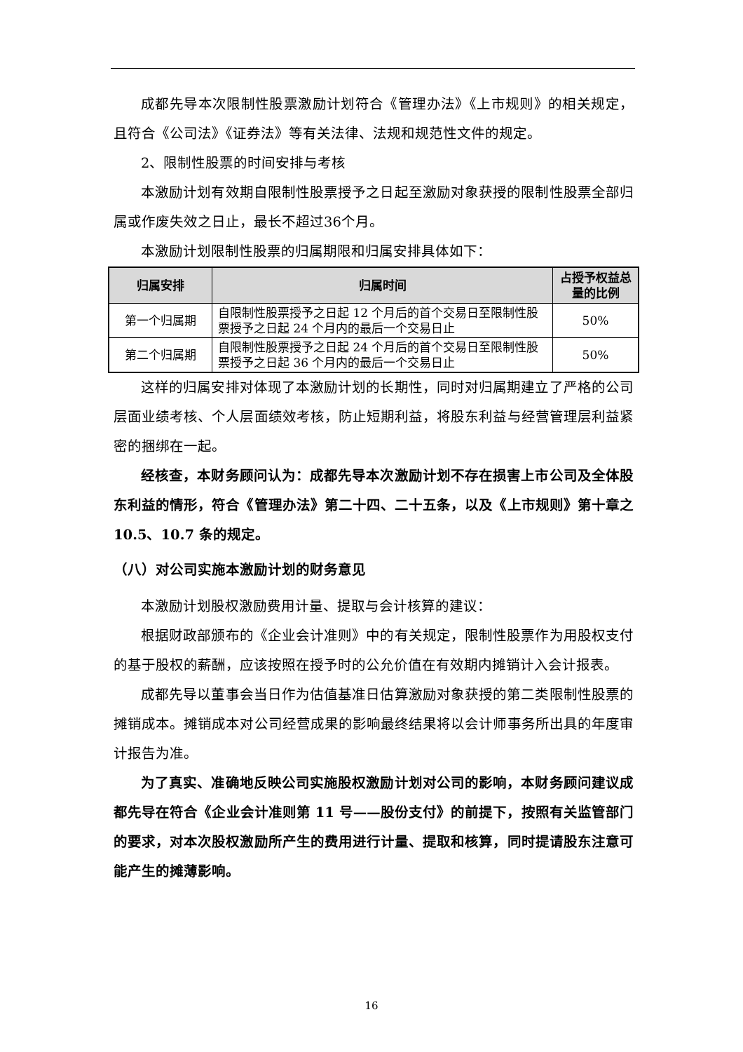成都先导本次限制性股票激励计划符合《管理办法》《上市规则》的相关规定，且符合《公司法》《证券法》等有关法律、法规和规范性文件的规定。
2、限制性股票的时间安排与考核
本激励计划有效期自限制性股票授予之日起至激励对象获授的限制性股票全部归属或作废失效之日止，最长不超过36个月。
本激励计划限制性股票的归属期限和归属安排具体如下：
| 归属安排 | 归属时间 | 占授予权益总量的比例 |
| --- | --- | --- |
| 第一个归属期 | 自限制性股票授予之日起 12 个月后的首个交易日至限制性股票授予之日起 24 个月内的最后一个交易日止 | 50% |
| 第二个归属期 | 自限制性股票授予之日起 24 个月后的首个交易日至限制性股票授予之日起 36 个月内的最后一个交易日止 | 50% |
这样的归属安排对体现了本激励计划的长期性，同时对归属期建立了严格的公司层面业绩考核、个人层面绩效考核，防止短期利益，将股东利益与经营管理层利益紧密的捆绑在一起。
经核查，本财务顾问认为：成都先导本次激励计划不存在损害上市公司及全体股东利益的情形，符合《管理办法》第二十四、二十五条，以及《上市规则》第十章之 10.5、10.7 条的规定。
（八）对公司实施本激励计划的财务意见
本激励计划股权激励费用计量、提取与会计核算的建议：
根据财政部颁布的《企业会计准则》中的有关规定，限制性股票作为用股权支付的基于股权的薪酬，应该按照在授予时的公允价值在有效期内摊销计入会计报表。
成都先导以董事会当日作为估值基准日估算激励对象获授的第二类限制性股票的摊销成本。摊销成本对公司经营成果的影响最终结果将以会计师事务所出具的年度审计报告为准。
为了真实、准确地反映公司实施股权激励计划对公司的影响，本财务顾问建议成都先导在符合《企业会计准则第 11 号——股份支付》的前提下，按照有关监管部门的要求，对本次股权激励所产生的费用进行计量、提取和核算，同时提请股东注意可能产生的摊薄影响。
16